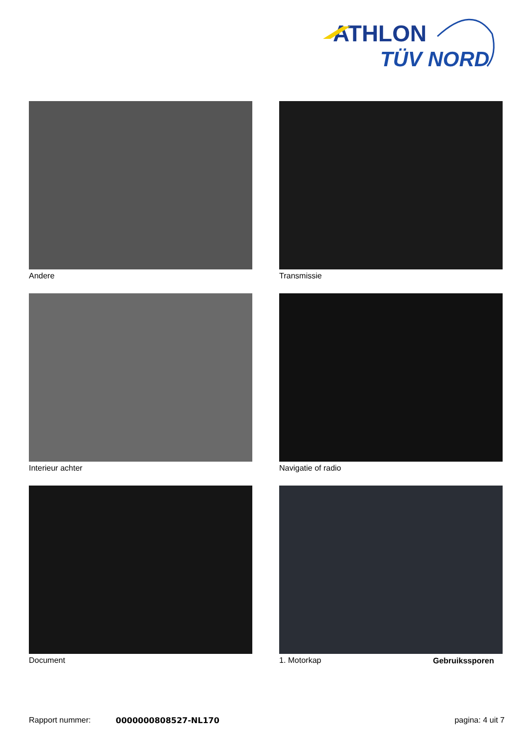ATHLON
TÜV NORD
Andere
Transmissie
Interieur achter
Navigatie of radio
Document
1. Motorkap
Gebruikssporen
Rapport nummer: 0000000808527-NL170 pagina: 4 uit 7